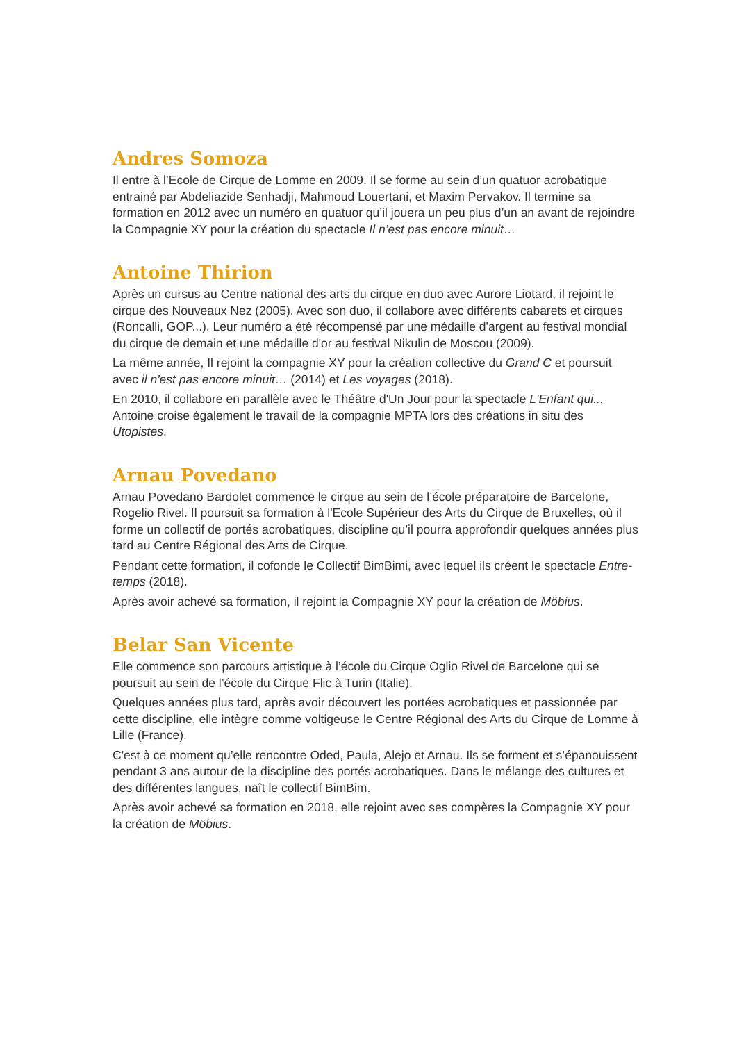Andres Somoza
Il entre à l’Ecole de Cirque de Lomme en 2009. Il se forme au sein d’un quatuor acrobatique entrainé par Abdeliazide Senhadji, Mahmoud Louertani, et Maxim Pervakov. Il termine sa formation en 2012 avec un numéro en quatuor qu’il jouera un peu plus d’un an avant de rejoindre la Compagnie XY pour la création du spectacle Il n’est pas encore minuit…
Antoine Thirion
Après un cursus au Centre national des arts du cirque en duo avec Aurore Liotard, il rejoint le cirque des Nouveaux Nez (2005). Avec son duo, il collabore avec différents cabarets et cirques (Roncalli, GOP...). Leur numéro a été récompensé par une médaille d'argent au festival mondial du cirque de demain et une médaille d'or au festival Nikulin de Moscou (2009).
La même année, Il rejoint la compagnie XY pour la création collective du Grand C et poursuit avec il n'est pas encore minuit… (2014) et Les voyages (2018).
En 2010, il collabore en parallèle avec le Théâtre d'Un Jour pour la spectacle L'Enfant qui... Antoine croise également le travail de la compagnie MPTA lors des créations in situ des Utopistes.
Arnau Povedano
Arnau Povedano Bardolet commence le cirque au sein de l’école préparatoire de Barcelone, Rogelio Rivel. Il poursuit sa formation à l'Ecole Supérieur des Arts du Cirque de Bruxelles, où il forme un collectif de portés acrobatiques, discipline qu’il pourra approfondir quelques années plus tard au Centre Régional des Arts de Cirque.
Pendant cette formation, il cofonde le Collectif BimBimi, avec lequel ils créent le spectacle Entre-temps (2018).
Après avoir achevé sa formation, il rejoint la Compagnie XY pour la création de Möbius.
Belar San Vicente
Elle commence son parcours artistique à l’école du Cirque Oglio Rivel de Barcelone qui se poursuit au sein de l’école du Cirque Flic à Turin (Italie).
Quelques années plus tard, après avoir découvert les portées acrobatiques et passionnée par cette discipline, elle intègre comme voltigeuse le Centre Régional des Arts du Cirque de Lomme à Lille (France).
C'est à ce moment qu’elle rencontre Oded, Paula, Alejo et Arnau. Ils se forment et s’épanouissent pendant 3 ans autour de la discipline des portés acrobatiques. Dans le mélange des cultures et des différentes langues, naît le collectif BimBim.
Après avoir achevé sa formation en 2018, elle rejoint avec ses compères la Compagnie XY pour la création de Möbius.